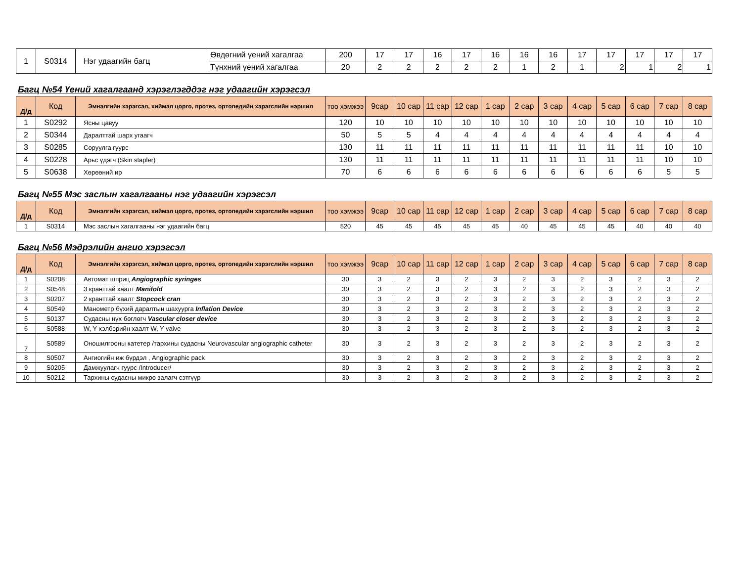| 1 | S0314 | Нэг удаагийн багц | Өвдөгний үений хагалгаа | 200 | 17 | 17 | 16 | 17 | 16 | 16 | 16 | 17 | 17 | 17 | 17 | 17 |
| | | | Түнхний үений хагалгаа | 20 | 2 | 2 | 2 | 2 | 2 | 1 | 2 | 1 | 2 | 1 | 2 | 1 |
Багц №54 Үений хагалгаанд хэрэглэгддэг нэг удаагийн хэрэгсэл
| Д/д | Код | Эмнэлгийн хэрэгсэл, хиймэл цорго, протез, ортопедийн хэрэгслийн нэршил | тоо хэмжээ | 9сар | 10 сар | 11 сар | 12 сар | 1 сар | 2 сар | 3 сар | 4 сар | 5 сар | 6 сар | 7 сар | 8 сар |
| --- | --- | --- | --- | --- | --- | --- | --- | --- | --- | --- | --- | --- | --- | --- | --- |
| 1 | S0292 | Ясны цавуу | 120 | 10 | 10 | 10 | 10 | 10 | 10 | 10 | 10 | 10 | 10 | 10 | 10 |
| 2 | S0344 | Даралттай шарх угаагч | 50 | 5 | 5 | 4 | 4 | 4 | 4 | 4 | 4 | 4 | 4 | 4 | 4 |
| 3 | S0285 | Соруулга гуурс | 130 | 11 | 11 | 11 | 11 | 11 | 11 | 11 | 11 | 11 | 11 | 10 | 10 |
| 4 | S0228 | Арьс үдэгч (Skin stapler) | 130 | 11 | 11 | 11 | 11 | 11 | 11 | 11 | 11 | 11 | 11 | 10 | 10 |
| 5 | S0638 | Хөрөөний ир | 70 | 6 | 6 | 6 | 6 | 6 | 6 | 6 | 6 | 6 | 6 | 5 | 5 |
Багц №55 Мэс заслын хагалгааны нэг удаагийн хэрэгсэл
| Д/д | Код | Эмнэлгийн хэрэгсэл, хиймэл цорго, протез, ортопедийн хэрэгслийн нэршил | тоо хэмжээ | 9сар | 10 сар | 11 сар | 12 сар | 1 сар | 2 сар | 3 сар | 4 сар | 5 сар | 6 сар | 7 сар | 8 сар |
| --- | --- | --- | --- | --- | --- | --- | --- | --- | --- | --- | --- | --- | --- | --- | --- |
| 1 | S0314 | Мэс заслын хагалгааны нэг удаагийн багц | 520 | 45 | 45 | 45 | 45 | 45 | 40 | 45 | 45 | 45 | 40 | 40 | 40 |
Багц №56 Мэдрэлийн ангио хэрэгсэл
| Д/д | Код | Эмнэлгийн хэрэгсэл, хиймэл цорго, протез, ортопедийн хэрэгслийн нэршил | тоо хэмжээ | 9сар | 10 сар | 11 сар | 12 сар | 1 сар | 2 сар | 3 сар | 4 сар | 5 сар | 6 сар | 7 сар | 8 сар |
| --- | --- | --- | --- | --- | --- | --- | --- | --- | --- | --- | --- | --- | --- | --- | --- |
| 1 | S0208 | Автомат шприц Angiographic syringes | 30 | 3 | 2 | 3 | 2 | 3 | 2 | 3 | 2 | 3 | 2 | 3 | 2 |
| 2 | S0548 | 3 кранттай хаалт Manifold | 30 | 3 | 2 | 3 | 2 | 3 | 2 | 3 | 2 | 3 | 2 | 3 | 2 |
| 3 | S0207 | 2 кранттай хаалт Stopcock cran | 30 | 3 | 2 | 3 | 2 | 3 | 2 | 3 | 2 | 3 | 2 | 3 | 2 |
| 4 | S0549 | Манометр бүхий даралтын шахуурга Inflation Device | 30 | 3 | 2 | 3 | 2 | 3 | 2 | 3 | 2 | 3 | 2 | 3 | 2 |
| 5 | S0137 | Судасны нүх бөглөгч Vascular closer device | 30 | 3 | 2 | 3 | 2 | 3 | 2 | 3 | 2 | 3 | 2 | 3 | 2 |
| 6 | S0588 | W, Y хэлбэрийн хаалт W, Y valve | 30 | 3 | 2 | 3 | 2 | 3 | 2 | 3 | 2 | 3 | 2 | 3 | 2 |
| 7 | S0589 | Оношилгооны катетер /тархины судасны Neurovascular angiographic catheter | 30 | 3 | 2 | 3 | 2 | 3 | 2 | 3 | 2 | 3 | 2 | 3 | 2 |
| 8 | S0507 | Ангиогийн иж бүрдэл , Angiographic pack | 30 | 3 | 2 | 3 | 2 | 3 | 2 | 3 | 2 | 3 | 2 | 3 | 2 |
| 9 | S0205 | Дамжуулагч гуурс /Introducer/ | 30 | 3 | 2 | 3 | 2 | 3 | 2 | 3 | 2 | 3 | 2 | 3 | 2 |
| 10 | S0212 | Тархины судасны микро залагч сэтгүүр | 30 | 3 | 2 | 3 | 2 | 3 | 2 | 3 | 2 | 3 | 2 | 3 | 2 |